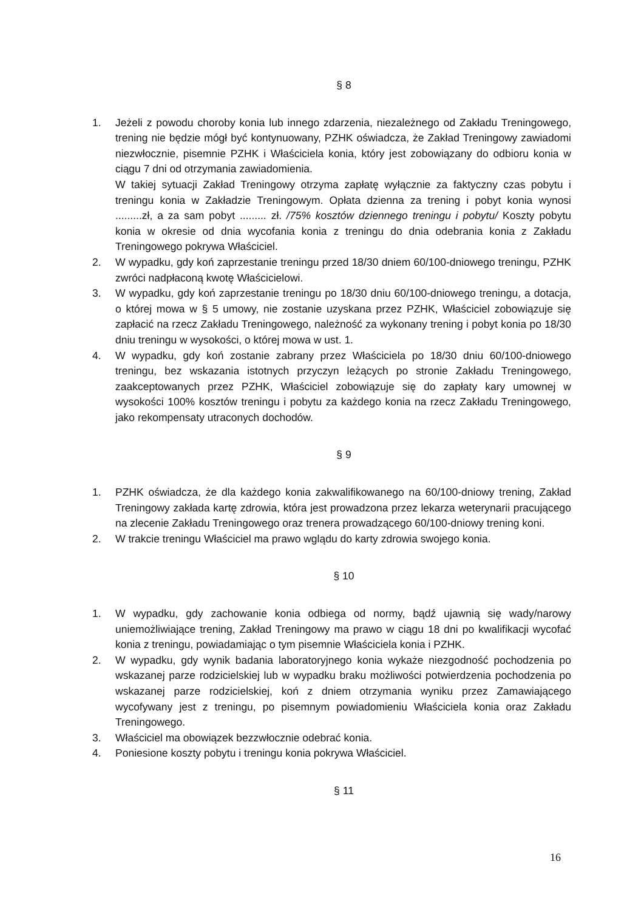§ 8
1. Jeżeli z powodu choroby konia lub innego zdarzenia, niezależnego od Zakładu Treningowego, trening nie będzie mógł być kontynuowany, PZHK oświadcza, że Zakład Treningowy zawiadomi niezwłocznie, pisemnie PZHK i Właściciela konia, który jest zobowiązany do odbioru konia w ciągu 7 dni od otrzymania zawiadomienia.
W takiej sytuacji Zakład Treningowy otrzyma zapłatę wyłącznie za faktyczny czas pobytu i treningu konia w Zakładzie Treningowym. Opłata dzienna za trening i pobyt konia wynosi .........zł, a za sam pobyt ......... zł. /75% kosztów dziennego treningu i pobytu/ Koszty pobytu konia w okresie od dnia wycofania konia z treningu do dnia odebrania konia z Zakładu Treningowego pokrywa Właściciel.
2. W wypadku, gdy koń zaprzestanie treningu przed 18/30 dniem 60/100-dniowego treningu, PZHK zwróci nadpłaconą kwotę Właścicielowi.
3. W wypadku, gdy koń zaprzestanie treningu po 18/30 dniu 60/100-dniowego treningu, a dotacja, o której mowa w § 5 umowy, nie zostanie uzyskana przez PZHK, Właściciel zobowiązuje się zapłacić na rzecz Zakładu Treningowego, należność za wykonany trening i pobyt konia po 18/30 dniu treningu w wysokości, o której mowa w ust. 1.
4. W wypadku, gdy koń zostanie zabrany przez Właściciela po 18/30 dniu 60/100-dniowego treningu, bez wskazania istotnych przyczyn leżących po stronie Zakładu Treningowego, zaakceptowanych przez PZHK, Właściciel zobowiązuje się do zapłaty kary umownej w wysokości 100% kosztów treningu i pobytu za każdego konia na rzecz Zakładu Treningowego, jako rekompensaty utraconych dochodów.
§ 9
1. PZHK oświadcza, że dla każdego konia zakwalifikowanego na 60/100-dniowy trening, Zakład Treningowy zakłada kartę zdrowia, która jest prowadzona przez lekarza weterynarii pracującego na zlecenie Zakładu Treningowego oraz trenera prowadzącego 60/100-dniowy trening koni.
2. W trakcie treningu Właściciel ma prawo wglądu do karty zdrowia swojego konia.
§ 10
1. W wypadku, gdy zachowanie konia odbiega od normy, bądź ujawnią się wady/narowy uniemożliwiające trening, Zakład Treningowy ma prawo w ciągu 18 dni po kwalifikacji wycofać konia z treningu, powiadamiając o tym pisemnie Właściciela konia i PZHK.
2. W wypadku, gdy wynik badania laboratoryjnego konia wykaże niezgodność pochodzenia po wskazanej parze rodzicielskiej lub w wypadku braku możliwości potwierdzenia pochodzenia po wskazanej parze rodzicielskiej, koń z dniem otrzymania wyniku przez Zamawiającego wycofywany jest z treningu, po pisemnym powiadomieniu Właściciela konia oraz Zakładu Treningowego.
3. Właściciel ma obowiązek bezzwłocznie odebrać konia.
4. Poniesione koszty pobytu i treningu konia pokrywa Właściciel.
§ 11
16